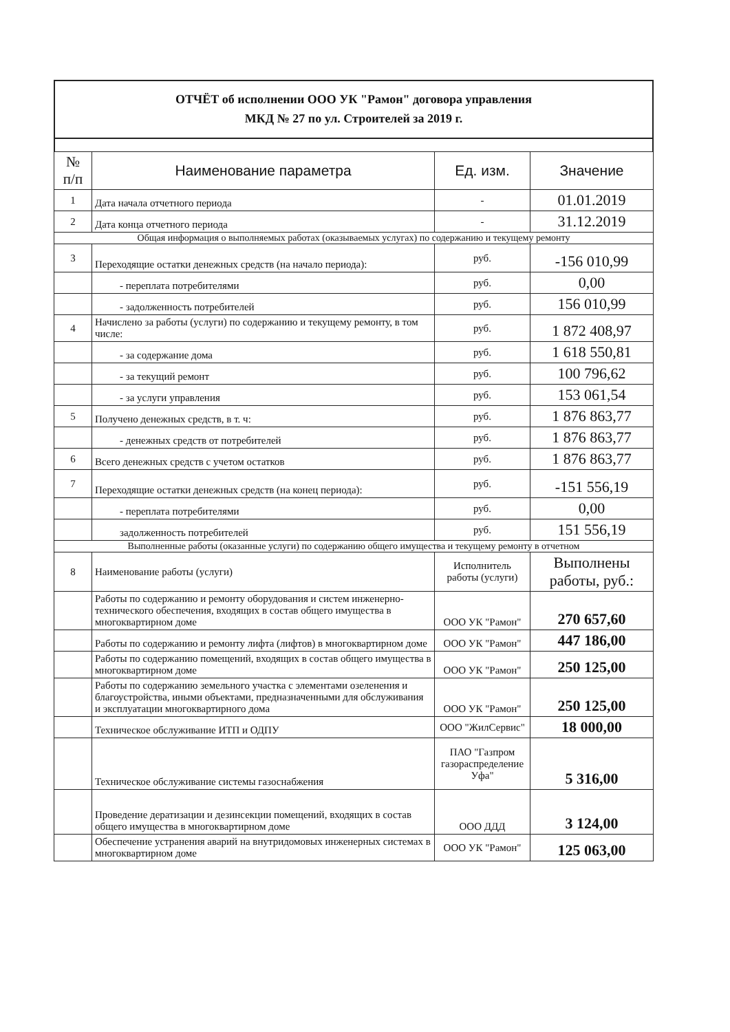ОТЧЁТ об исполнении ООО УК "Рамон" договора управления
МКД № 27 по ул. Строителей за 2019 г.
| № п/п | Наименование параметра | Ед. изм. | Значение |
| --- | --- | --- | --- |
| 1 | Дата начала отчетного периода | - | 01.01.2019 |
| 2 | Дата конца отчетного периода | - | 31.12.2019 |
| Общая информация о выполняемых работах (оказываемых услугах) по содержанию и текущему ремонту | | | |
| 3 | Переходящие остатки денежных средств (на начало периода): | руб. | -156 010,99 |
| | - переплата потребителями | руб. | 0,00 |
| | - задолженность потребителей | руб. | 156 010,99 |
| 4 | Начислено за работы (услуги) по содержанию и текущему ремонту, в том числе: | руб. | 1 872 408,97 |
| | - за содержание дома | руб. | 1 618 550,81 |
| | - за текущий ремонт | руб. | 100 796,62 |
| | - за услуги управления | руб. | 153 061,54 |
| 5 | Получено денежных средств, в т. ч: | руб. | 1 876 863,77 |
| | - денежных средств от потребителей | руб. | 1 876 863,77 |
| 6 | Всего денежных средств с учетом остатков | руб. | 1 876 863,77 |
| 7 | Переходящие остатки денежных средств (на конец периода): | руб. | -151 556,19 |
| | - переплата потребителями | руб. | 0,00 |
| | задолженность потребителей | руб. | 151 556,19 |
| Выполненные работы (оказанные услуги) по содержанию общего имущества и текущему ремонту в отчетном | | | |
| 8 | Наименование работы (услуги) | Исполнитель работы (услуги) | Выполнены работы, руб.: |
| | Работы по содержанию и ремонту оборудования и систем инженерно-технического обеспечения, входящих в состав общего имущества в многоквартирном доме | ООО УК "Рамон" | 270 657,60 |
| | Работы по содержанию и ремонту лифта (лифтов) в многоквартирном доме | ООО УК "Рамон" | 447 186,00 |
| | Работы по содержанию помещений, входящих в состав общего имущества в многоквартирном доме | ООО УК "Рамон" | 250 125,00 |
| | Работы по содержанию земельного участка с элементами озеленения и благоустройства, иными объектами, предназначенными для обслуживания и эксплуатации многоквартирного дома | ООО УК "Рамон" | 250 125,00 |
| | Техническое обслуживание ИТП и ОДПУ | ООО "ЖилСервис" | 18 000,00 |
| | Техническое обслуживание системы газоснабжения | ПАО "Газпром газораспределение Уфа" | 5 316,00 |
| | Проведение дератизации и дезинсекции помещений, входящих в состав общего имущества в многоквартирном доме | ООО ДДД | 3 124,00 |
| | Обеспечение устранения аварий на внутридомовых инженерных системах в многоквартирном доме | ООО УК "Рамон" | 125 063,00 |